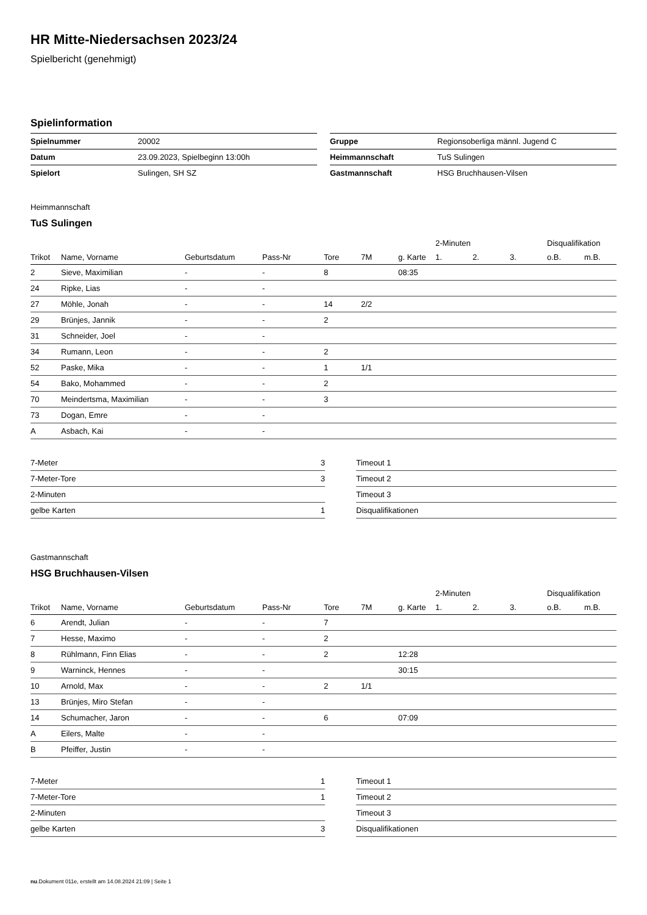HR Mitte-Niedersachsen 2023/24
Spielbericht (genehmigt)
Spielinformation
| Spielnummer | 20002 |
| Datum | 23.09.2023, Spielbeginn 13:00h |
| Spielort | Sulingen, SH SZ |
| Gruppe | Regionsoberliga männl. Jugend C |
| Heimmannschaft | TuS Sulingen |
| Gastmannschaft | HSG Bruchhausen-Vilsen |
Heimmannschaft
TuS Sulingen
| | | | | | | | 2-Minuten | | | Disqualifikation | |
| --- | --- | --- | --- | --- | --- | --- | --- | --- | --- | --- | --- |
| Trikot | Name, Vorname | Geburtsdatum | Pass-Nr | Tore | 7M | g. Karte | 1. | 2. | 3. | o.B. | m.B. |
| 2 | Sieve, Maximilian | - | - | 8 | | 08:35 | | | | | |
| 24 | Ripke, Lias | - | - | | | | | | | | |
| 27 | Möhle, Jonah | - | - | 14 | 2/2 | | | | | | |
| 29 | Brünjes, Jannik | - | - | 2 | | | | | | | |
| 31 | Schneider, Joel | - | - | | | | | | | | |
| 34 | Rumann, Leon | - | - | 2 | | | | | | | |
| 52 | Paske, Mika | - | - | 1 | 1/1 | | | | | | |
| 54 | Bako, Mohammed | - | - | 2 | | | | | | | |
| 70 | Meindertsma, Maximilian | - | - | 3 | | | | | | | |
| 73 | Dogan, Emre | - | - | | | | | | | | |
| A | Asbach, Kai | - | - | | | | | | | | |
| 7-Meter | 3 |
| 7-Meter-Tore | 3 |
| 2-Minuten | |
| gelbe Karten | 1 |
| Timeout 1 |
| Timeout 2 |
| Timeout 3 |
| Disqualifikationen |
Gastmannschaft
HSG Bruchhausen-Vilsen
| | | | | | | | 2-Minuten | | | Disqualifikation | |
| --- | --- | --- | --- | --- | --- | --- | --- | --- | --- | --- | --- |
| Trikot | Name, Vorname | Geburtsdatum | Pass-Nr | Tore | 7M | g. Karte | 1. | 2. | 3. | o.B. | m.B. |
| 6 | Arendt, Julian | - | - | 7 | | | | | | | |
| 7 | Hesse, Maximo | - | - | 2 | | | | | | | |
| 8 | Rühlmann, Finn Elias | - | - | 2 | | 12:28 | | | | | |
| 9 | Warninck, Hennes | - | - | | | 30:15 | | | | | |
| 10 | Arnold, Max | - | - | 2 | 1/1 | | | | | | |
| 13 | Brünjes, Miro Stefan | - | - | | | | | | | | |
| 14 | Schumacher, Jaron | - | - | 6 | | 07:09 | | | | | |
| A | Eilers, Malte | - | - | | | | | | | | |
| B | Pfeiffer, Justin | - | - | | | | | | | | |
| 7-Meter | 1 |
| 7-Meter-Tore | 1 |
| 2-Minuten | |
| gelbe Karten | 3 |
| Timeout 1 |
| Timeout 2 |
| Timeout 3 |
| Disqualifikationen |
nu.Dokument 011e, erstellt am 14.08.2024 21:09 | Seite 1